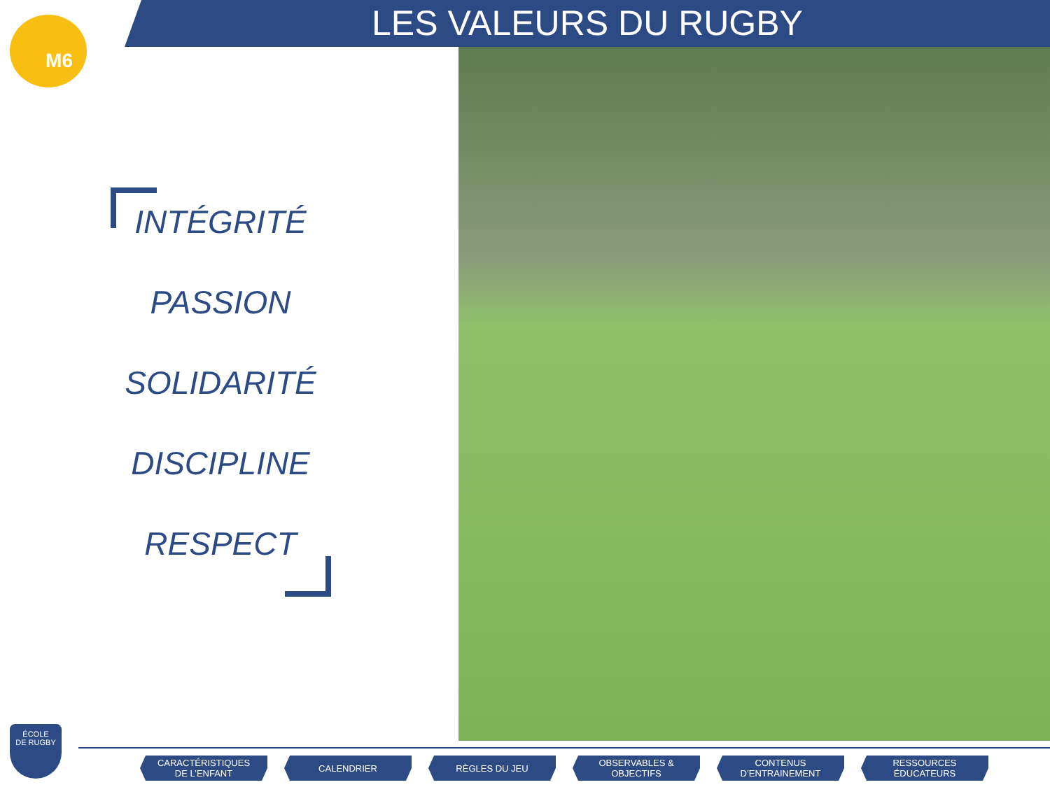M6 LES VALEURS DU RUGBY
INTÉGRITÉ
PASSION
SOLIDARITÉ
DISCIPLINE
RESPECT
ÉCOLE
DE RUGBY
CARACTÉRISTIQUES
DE L’ENFANT
CALENDRIER RÈGLES DU JEU OBSERVABLES &
OBJECTIFS
CONTENUS
D’ENTRAINEMENT
RESSOURCES
ÉDUCATEURS